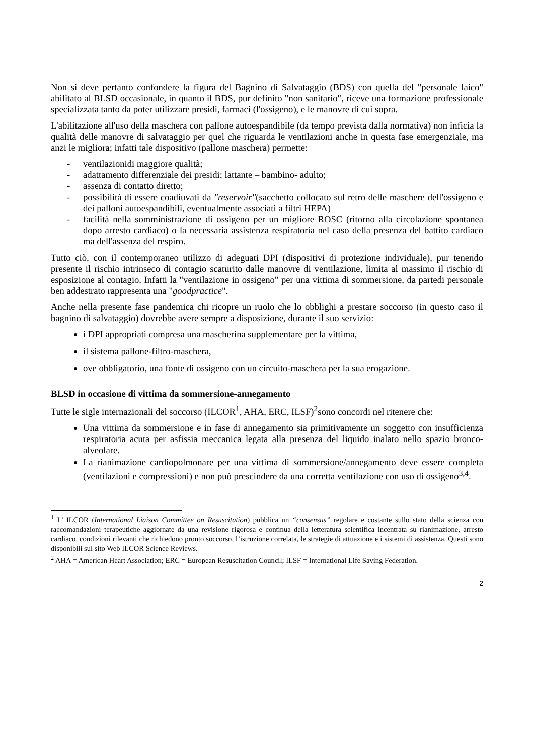Non si deve pertanto confondere la figura del Bagnino di Salvataggio (BDS) con quella del "personale laico" abilitato al BLSD occasionale, in quanto il BDS, pur definito "non sanitario", riceve una formazione professionale specializzata tanto da poter utilizzare presidi, farmaci (l'ossigeno), e le manovre di cui sopra.
L'abilitazione all'uso della maschera con pallone autoespandibile (da tempo prevista dalla normativa) non inficia la qualità delle manovre di salvataggio per quel che riguarda le ventilazioni anche in questa fase emergenziale, ma anzi le migliora; infatti tale dispositivo (pallone maschera) permette:
- ventilazionidi maggiore qualità;
- adattamento differenziale dei presidi: lattante – bambino- adulto;
- assenza di contatto diretto;
- possibilità di essere coadiuvati da "reservoir"(sacchetto collocato sul retro delle maschere dell'ossigeno e dei palloni autoespandibili, eventualmente associati a filtri HEPA)
- facilità nella somministrazione di ossigeno per un migliore ROSC (ritorno alla circolazione spontanea dopo arresto cardiaco) o la necessaria assistenza respiratoria nel caso della presenza del battito cardiaco ma dell'assenza del respiro.
Tutto ciò, con il contemporaneo utilizzo di adeguati DPI (dispositivi di protezione individuale), pur tenendo presente il rischio intrinseco di contagio scaturito dalle manovre di ventilazione, limita al massimo il rischio di esposizione al contagio. Infatti la "ventilazione in ossigeno" per una vittima di sommersione, da partedi personale ben addestrato rappresenta una "goodpractice".
Anche nella presente fase pandemica chi ricopre un ruolo che lo obblighi a prestare soccorso (in questo caso il bagnino di salvataggio) dovrebbe avere sempre a disposizione, durante il suo servizio:
i DPI appropriati compresa una mascherina supplementare per la vittima,
il sistema pallone-filtro-maschera,
ove obbligatorio, una fonte di ossigeno con un circuito-maschera per la sua erogazione.
BLSD in occasione di vittima da sommersione-annegamento
Tutte le sigle internazionali del soccorso (ILCOR<sup>1</sup>, AHA, ERC, ILSF)<sup>2</sup>sono concordi nel ritenere che:
Una vittima da sommersione e in fase di annegamento sia primitivamente un soggetto con insufficienza respiratoria acuta per asfissia meccanica legata alla presenza del liquido inalato nello spazio bronco-alveolare.
La rianimazione cardiopolmonare per una vittima di sommersione/annegamento deve essere completa (ventilazioni e compressioni) e non può prescindere da una corretta ventilazione con uso di ossigeno<sup>3,4</sup>.
<sup>1</sup> L' ILCOR (International Liaison Committee on Resuscitation) pubblica un “consensus” regolare e costante sullo stato della scienza con raccomandazioni terapeutiche aggiornate da una revisione rigorosa e continua della letteratura scientifica incentrata su rianimazione, arresto cardiaco, condizioni rilevanti che richiedono pronto soccorso, l’istruzione correlata, le strategie di attuazione e i sistemi di assistenza. Questi sono disponibili sul sito Web ILCOR Science Reviews.
<sup>2</sup> AHA = American Heart Association; ERC = European Resuscitation Council; ILSF = International Life Saving Federation.
2